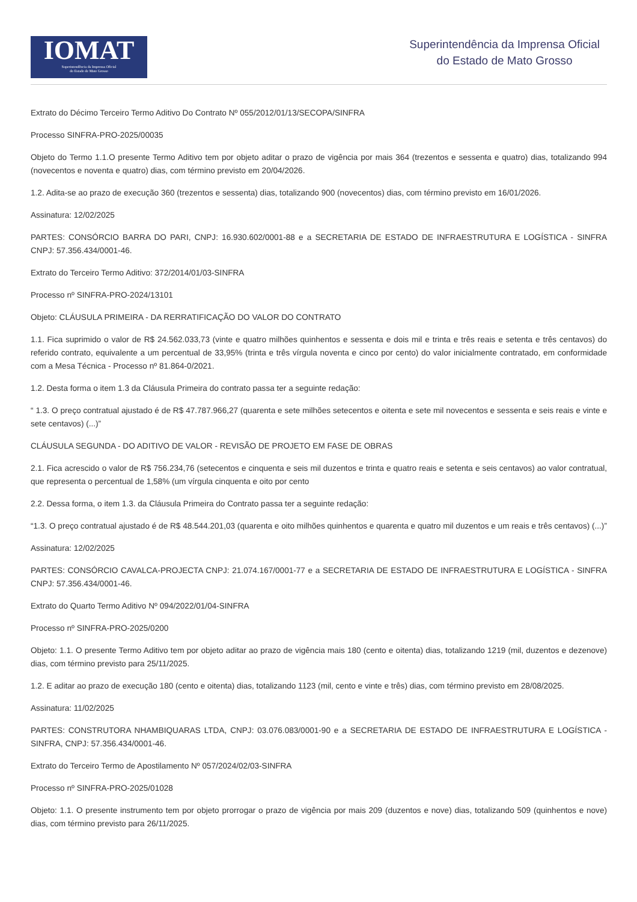IOMAT
Superintendência da Imprensa Oficial
do Estado de Mato Grosso
Superintendência da Imprensa Oficial
do Estado de Mato Grosso
Extrato do Décimo Terceiro Termo Aditivo Do Contrato Nº 055/2012/01/13/SECOPA/SINFRA
Processo SINFRA-PRO-2025/00035
Objeto do Termo 1.1.O presente Termo Aditivo tem por objeto aditar o prazo de vigência por mais 364 (trezentos e sessenta e quatro) dias, totalizando 994 (novecentos e noventa e quatro) dias, com término previsto em 20/04/2026.
1.2. Adita-se ao prazo de execução 360 (trezentos e sessenta) dias, totalizando 900 (novecentos) dias, com término previsto em 16/01/2026.
Assinatura: 12/02/2025
PARTES: CONSÓRCIO BARRA DO PARI, CNPJ: 16.930.602/0001-88 e a SECRETARIA DE ESTADO DE INFRAESTRUTURA E LOGÍSTICA - SINFRA CNPJ: 57.356.434/0001-46.
Extrato do Terceiro Termo Aditivo: 372/2014/01/03-SINFRA
Processo nº SINFRA-PRO-2024/13101
Objeto: CLÁUSULA PRIMEIRA - DA RERRATIFICAÇÃO DO VALOR DO CONTRATO
1.1. Fica suprimido o valor de R$ 24.562.033,73 (vinte e quatro milhões quinhentos e sessenta e dois mil e trinta e três reais e setenta e três centavos) do referido contrato, equivalente a um percentual de 33,95% (trinta e três vírgula noventa e cinco por cento) do valor inicialmente contratado, em conformidade com a Mesa Técnica - Processo nº 81.864-0/2021.
1.2. Desta forma o item 1.3 da Cláusula Primeira do contrato passa ter a seguinte redação:
“ 1.3. O preço contratual ajustado é de R$ 47.787.966,27 (quarenta e sete milhões setecentos e oitenta e sete mil novecentos e sessenta e seis reais e vinte e sete centavos) (...)”
CLÁUSULA SEGUNDA - DO ADITIVO DE VALOR - REVISÃO DE PROJETO EM FASE DE OBRAS
2.1. Fica acrescido o valor de R$ 756.234,76 (setecentos e cinquenta e seis mil duzentos e trinta e quatro reais e setenta e seis centavos) ao valor contratual, que representa o percentual de 1,58% (um vírgula cinquenta e oito por cento
2.2. Dessa forma, o item 1.3. da Cláusula Primeira do Contrato passa ter a seguinte redação:
“1.3. O preço contratual ajustado é de R$ 48.544.201,03 (quarenta e oito milhões quinhentos e quarenta e quatro mil duzentos e um reais e três centavos) (...)”
Assinatura: 12/02/2025
PARTES: CONSÓRCIO CAVALCA-PROJECTA CNPJ: 21.074.167/0001-77 e a SECRETARIA DE ESTADO DE INFRAESTRUTURA E LOGÍSTICA - SINFRA CNPJ: 57.356.434/0001-46.
Extrato do Quarto Termo Aditivo Nº 094/2022/01/04-SINFRA
Processo nº SINFRA-PRO-2025/0200
Objeto: 1.1. O presente Termo Aditivo tem por objeto aditar ao prazo de vigência mais 180 (cento e oitenta) dias, totalizando 1219 (mil, duzentos e dezenove) dias, com término previsto para 25/11/2025.
1.2. E aditar ao prazo de execução 180 (cento e oitenta) dias, totalizando 1123 (mil, cento e vinte e três) dias, com término previsto em 28/08/2025.
Assinatura: 11/02/2025
PARTES: CONSTRUTORA NHAMBIQUARAS LTDA, CNPJ: 03.076.083/0001-90 e a SECRETARIA DE ESTADO DE INFRAESTRUTURA E LOGÍSTICA - SINFRA, CNPJ: 57.356.434/0001-46.
Extrato do Terceiro Termo de Apostilamento Nº 057/2024/02/03-SINFRA
Processo nº SINFRA-PRO-2025/01028
Objeto: 1.1. O presente instrumento tem por objeto prorrogar o prazo de vigência por mais 209 (duzentos e nove) dias, totalizando 509 (quinhentos e nove) dias, com término previsto para 26/11/2025.